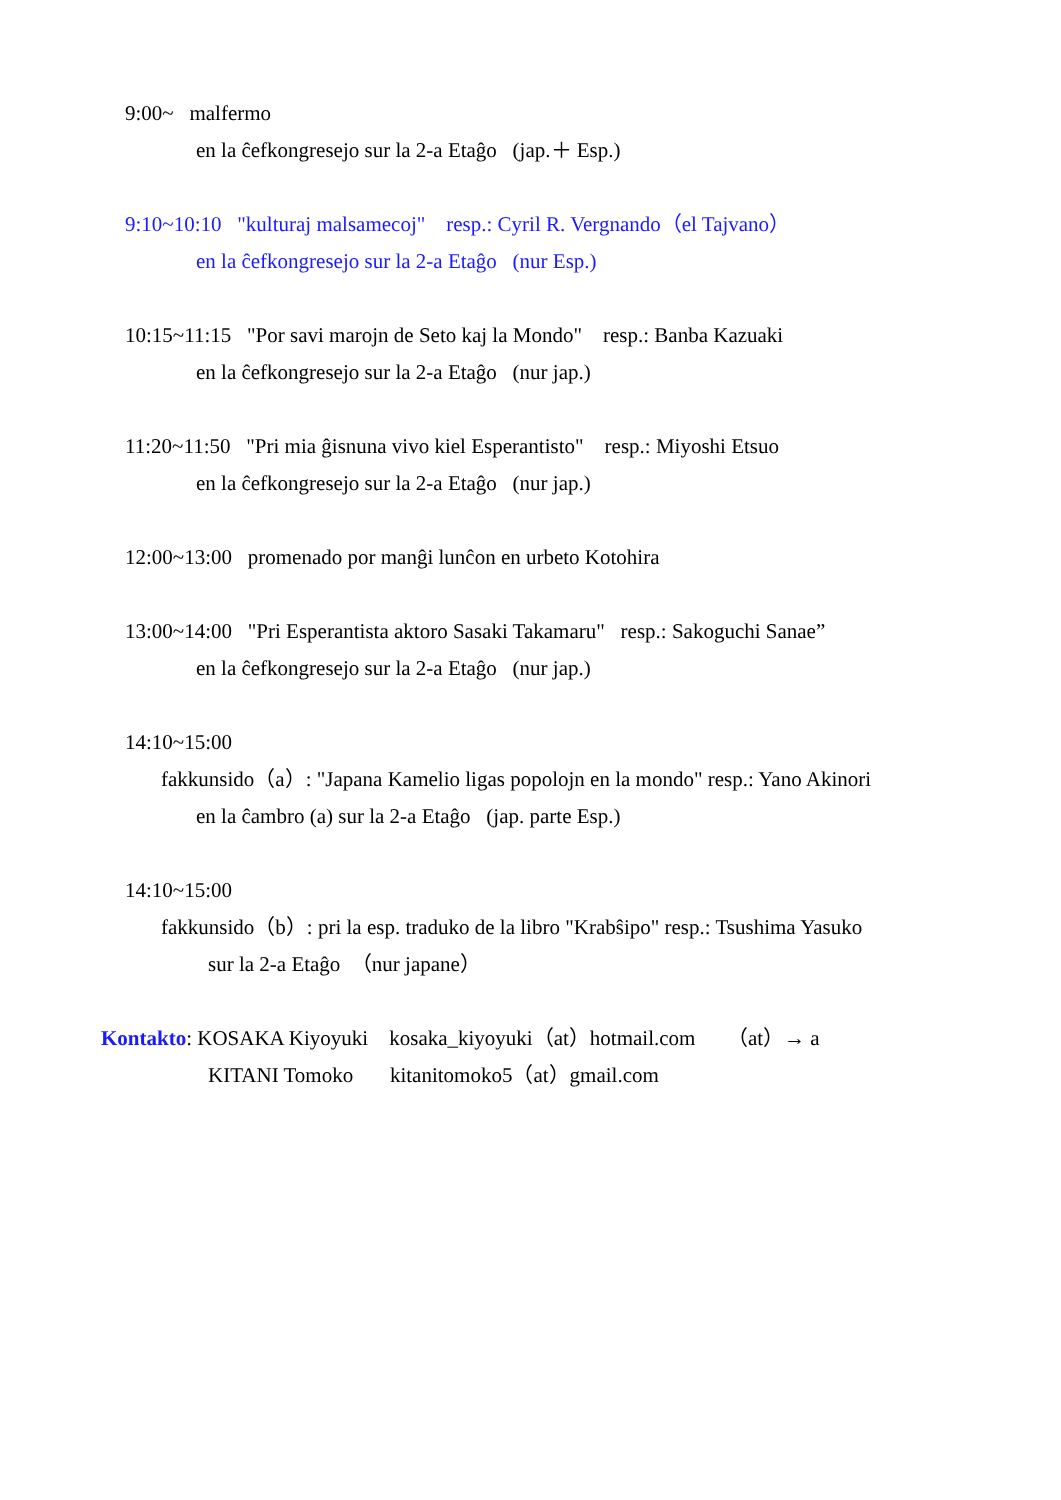9:00~ malfermo
en la ĉefkongresejo sur la 2-a Etaĝo (jap.＋ Esp.)
9:10~10:10 "kulturaj malsamecoj" resp.: Cyril R. Vergnando（el Tajvano）
en la ĉefkongresejo sur la 2-a Etaĝo (nur Esp.)
10:15~11:15 "Por savi marojn de Seto kaj la Mondo" resp.: Banba Kazuaki
en la ĉefkongresejo sur la 2-a Etaĝo (nur jap.)
11:20~11:50 "Pri mia ĝisnuna vivo kiel Esperantisto" resp.: Miyoshi Etsuo
en la ĉefkongresejo sur la 2-a Etaĝo (nur jap.)
12:00~13:00 promenado por manĝi lunĉon en urbeto Kotohira
13:00~14:00 "Pri Esperantista aktoro Sasaki Takamaru" resp.: Sakoguchi Sanae”
en la ĉefkongresejo sur la 2-a Etaĝo (nur jap.)
14:10~15:00
fakkunsido（a）: "Japana Kamelio ligas popolojn en la mondo" resp.: Yano Akinori
en la ĉambro (a) sur la 2-a Etaĝo (jap. parte Esp.)
14:10~15:00
fakkunsido（b）: pri la esp. traduko de la libro "Krabŝipo" resp.: Tsushima Yasuko
sur la 2-a Etaĝo （nur japane）
Kontakto: KOSAKA Kiyoyuki kosaka_kiyoyuki（at）hotmail.com （at）→ a
KITANI Tomoko kitanitomoko5（at）gmail.com